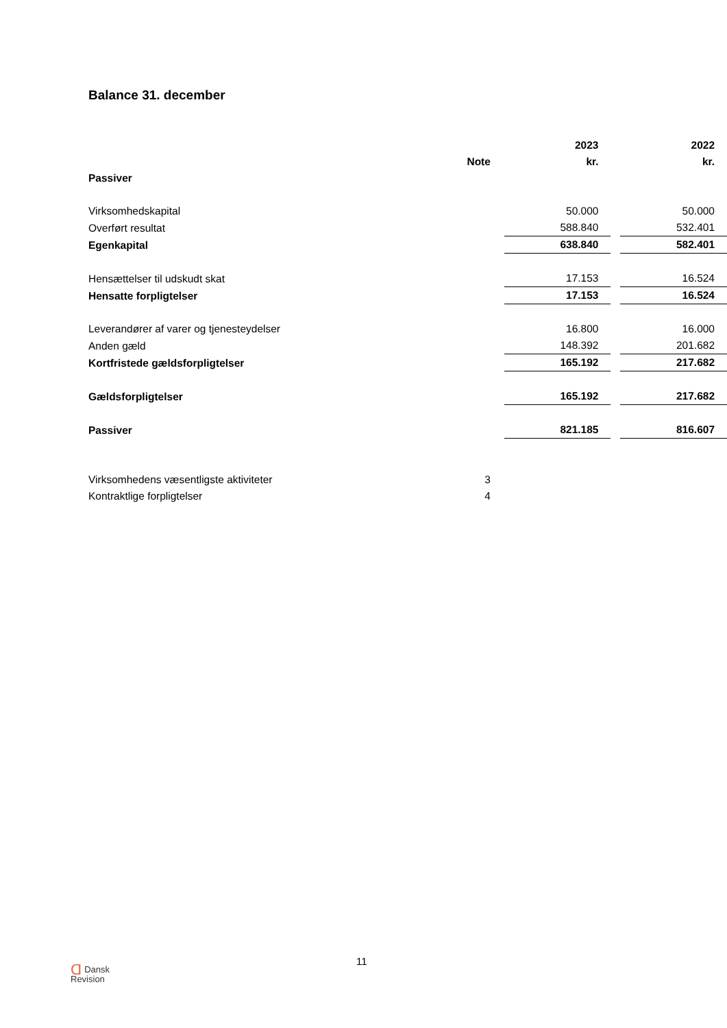Balance 31. december
| | | 2023 | | 2022 |
| --- | --- | --- | --- | --- |
| | Note | kr. | | kr. |
| Passiver | | | | |
| Virksomhedskapital | | 50.000 | | 50.000 |
| Overført resultat | | 588.840 | | 532.401 |
| Egenkapital | | 638.840 | | 582.401 |
| Hensættelser til udskudt skat | | 17.153 | | 16.524 |
| Hensatte forpligtelser | | 17.153 | | 16.524 |
| Leverandører af varer og tjenesteydelser | | 16.800 | | 16.000 |
| Anden gæld | | 148.392 | | 201.682 |
| Kortfristede gældsforpligtelser | | 165.192 | | 217.682 |
| Gældsforpligtelser | | 165.192 | | 217.682 |
| Passiver | | 821.185 | | 816.607 |
| Virksomhedens væsentligste aktiviteter | 3 | | | |
| Kontraktlige forpligtelser | 4 | | | |
11
ⱭDansk
Revision